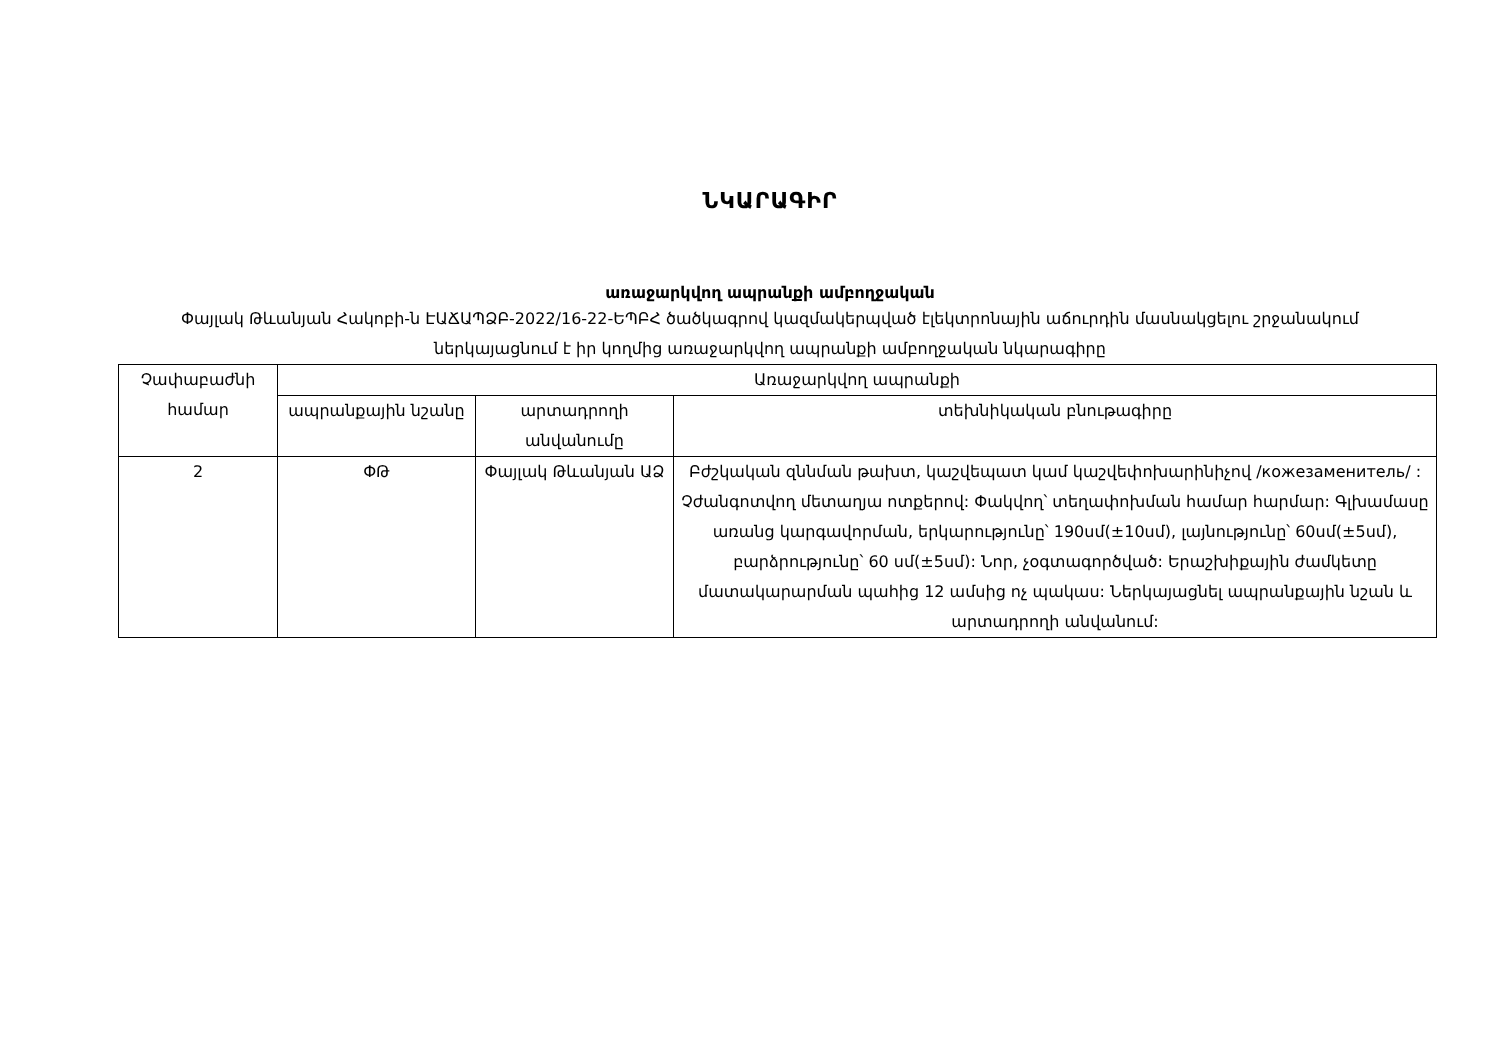ՆԿԱՐԱԳԻՐ
առաջարկվող ապրանքի ամբողջական
Փայլակ Թևանյան Հակոբի-ն ԷԱՃԱՊՁԲ-2022/16-22-ԵՊԲՀ ծածկագրով կազմակերպված էլեկտրոնային աճուրդին մասնակցելու շրջանակում ներկայացնում է իր կողմից առաջարկվող ապրանքի ամբողջական նկարագիրը
| Չափաբաժնի համար | Առաջարկվող ապրանքի | | |
| --- | --- | --- | --- |
| | ապրանքային նշանը | արտադրողի անվանումը | տեխնիկական բնութագիրը |
| 2 | ՓԹ | Փայլակ Թևանյան ԱՁ | Բժշկական զննման թախտ, կաշվեպատ կամ կաշվեփոխարինիչով /кожезаменитель/ : Չժանգոտվող մետաղյա ոտքերով: Փակվող՝ տեղափոխման համար հարմար: Գլխամասը առանց կարգավորման, երկարությունը՝ 190սմ(±10սմ), լայնությունը՝ 60սմ(±5սմ), բարձրությունը՝ 60 սմ(±5սմ): Նոր, չօգտագործված: Երաշխիքային ժամկետը մատակարարման պահից 12 ամսից ոչ պակաս: Ներկայացնել ապրանքային նշան և արտադրողի անվանում: |